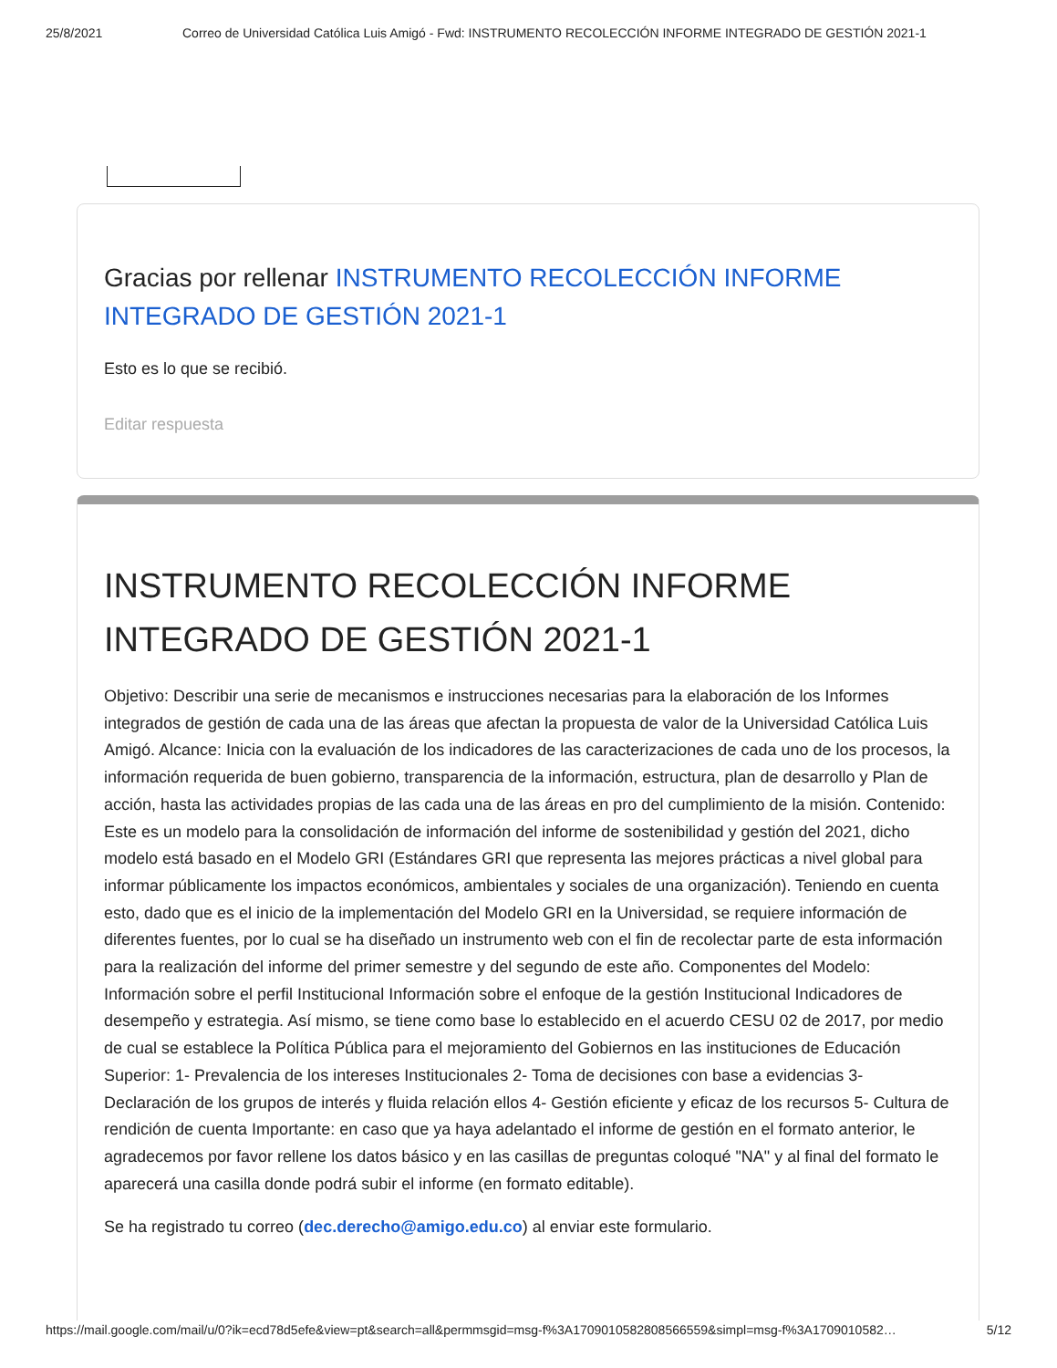25/8/2021 Correo de Universidad Católica Luis Amigó - Fwd: INSTRUMENTO RECOLECCIÓN INFORME INTEGRADO DE GESTIÓN 2021-1
Gracias por rellenar INSTRUMENTO RECOLECCIÓN INFORME INTEGRADO DE GESTIÓN 2021-1
Esto es lo que se recibió.
Editar respuesta
INSTRUMENTO RECOLECCIÓN INFORME INTEGRADO DE GESTIÓN 2021-1
Objetivo: Describir una serie de mecanismos e instrucciones necesarias para la elaboración de los Informes integrados de gestión de cada una de las áreas que afectan la propuesta de valor de la Universidad Católica Luis Amigó. Alcance: Inicia con la evaluación de los indicadores de las caracterizaciones de cada uno de los procesos, la información requerida de buen gobierno, transparencia de la información, estructura, plan de desarrollo y Plan de acción, hasta las actividades propias de las cada una de las áreas en pro del cumplimiento de la misión. Contenido: Este es un modelo para la consolidación de información del informe de sostenibilidad y gestión del 2021, dicho modelo está basado en el Modelo GRI (Estándares GRI que representa las mejores prácticas a nivel global para informar públicamente los impactos económicos, ambientales y sociales de una organización). Teniendo en cuenta esto, dado que es el inicio de la implementación del Modelo GRI en la Universidad, se requiere información de diferentes fuentes, por lo cual se ha diseñado un instrumento web con el fin de recolectar parte de esta información para la realización del informe del primer semestre y del segundo de este año. Componentes del Modelo: Información sobre el perfil Institucional Información sobre el enfoque de la gestión Institucional Indicadores de desempeño y estrategia. Así mismo, se tiene como base lo establecido en el acuerdo CESU 02 de 2017, por medio de cual se establece la Política Pública para el mejoramiento del Gobiernos en las instituciones de Educación Superior: 1- Prevalencia de los intereses Institucionales 2- Toma de decisiones con base a evidencias 3- Declaración de los grupos de interés y fluida relación ellos 4- Gestión eficiente y eficaz de los recursos 5- Cultura de rendición de cuenta Importante: en caso que ya haya adelantado el informe de gestión en el formato anterior, le agradecemos por favor rellene los datos básico y en las casillas de preguntas coloqué "NA" y al final del formato le aparecerá una casilla donde podrá subir el informe (en formato editable).
Se ha registrado tu correo (dec.derecho@amigo.edu.co) al enviar este formulario.
https://mail.google.com/mail/u/0?ik=ecd78d5efe&view=pt&search=all&permmsgid=msg-f%3A1709010582808566559&simpl=msg-f%3A1709010582… 5/12